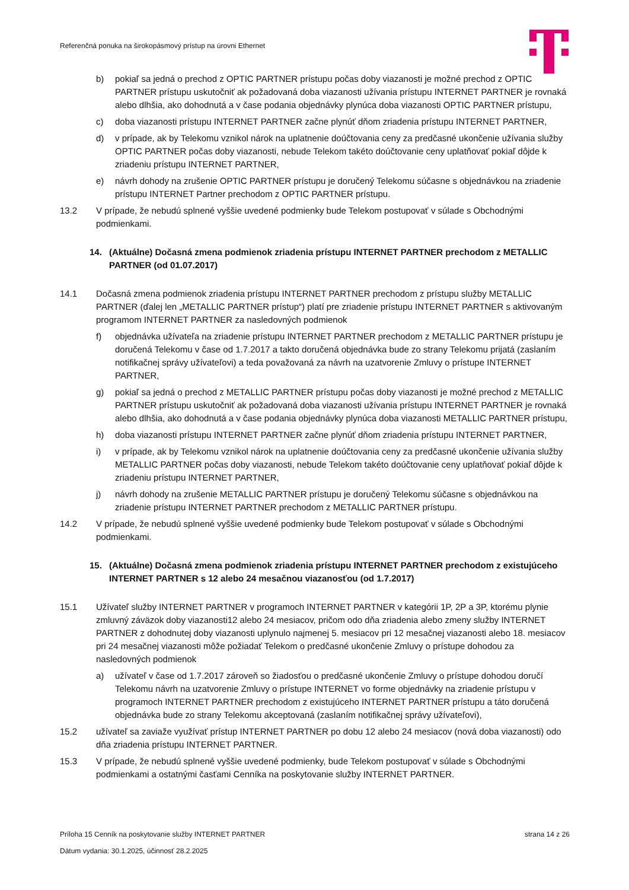Referenčná ponuka na širokopásmový prístup na úrovni Ethernet
b) pokiaľ sa jedná o prechod z OPTIC PARTNER prístupu počas doby viazanosti je možné prechod z OPTIC PARTNER prístupu uskutočniť ak požadovaná doba viazanosti užívania prístupu INTERNET PARTNER je rovnaká alebo dlhšia, ako dohodnutá a v čase podania objednávky plynúca doba viazanosti OPTIC PARTNER prístupu,
c) doba viazanosti prístupu INTERNET PARTNER začne plynúť dňom zriadenia prístupu INTERNET PARTNER,
d) v prípade, ak by Telekomu vznikol nárok na uplatnenie doúčtovania ceny za predčasné ukončenie užívania služby OPTIC PARTNER počas doby viazanosti, nebude Telekom takéto doúčtovanie ceny uplatňovať pokiaľ dôjde k zriadeniu prístupu INTERNET PARTNER,
e) návrh dohody na zrušenie OPTIC PARTNER prístupu je doručený Telekomu súčasne s objednávkou na zriadenie prístupu INTERNET Partner prechodom z OPTIC PARTNER prístupu.
13.2 V prípade, že nebudú splnené vyššie uvedené podmienky bude Telekom postupovať v súlade s Obchodnými podmienkami.
14. (Aktuálne) Dočasná zmena podmienok zriadenia prístupu INTERNET PARTNER prechodom z METALLIC PARTNER (od 01.07.2017)
14.1 Dočasná zmena podmienok zriadenia prístupu INTERNET PARTNER prechodom z prístupu služby METALLIC PARTNER (ďalej len „METALLIC PARTNER prístup“) platí pre zriadenie prístupu INTERNET PARTNER s aktivovaným programom INTERNET PARTNER za nasledovných podmienok
f) objednávka užívateľa na zriadenie prístupu INTERNET PARTNER prechodom z METALLIC PARTNER prístupu je doručená Telekomu v čase od 1.7.2017 a takto doručená objednávka bude zo strany Telekomu prijatá (zaslaním notifikačnej správy užívateľovi) a teda považovaná za návrh na uzatvorenie Zmluvy o prístupe INTERNET PARTNER,
g) pokiaľ sa jedná o prechod z METALLIC PARTNER prístupu počas doby viazanosti je možné prechod z METALLIC PARTNER prístupu uskutočniť ak požadovaná doba viazanosti užívania prístupu INTERNET PARTNER je rovnaká alebo dlhšia, ako dohodnutá a v čase podania objednávky plynúca doba viazanosti METALLIC PARTNER prístupu,
h) doba viazanosti prístupu INTERNET PARTNER začne plynúť dňom zriadenia prístupu INTERNET PARTNER,
i) v prípade, ak by Telekomu vznikol nárok na uplatnenie doúčtovania ceny za predčasné ukončenie užívania služby METALLIC PARTNER počas doby viazanosti, nebude Telekom takéto doúčtovanie ceny uplatňovať pokiaľ dôjde k zriadeniu prístupu INTERNET PARTNER,
j) návrh dohody na zrušenie METALLIC PARTNER prístupu je doručený Telekomu súčasne s objednávkou na zriadenie prístupu INTERNET PARTNER prechodom z METALLIC PARTNER prístupu.
14.2 V prípade, že nebudú splnené vyššie uvedené podmienky bude Telekom postupovať v súlade s Obchodnými podmienkami.
15. (Aktuálne) Dočasná zmena podmienok zriadenia prístupu INTERNET PARTNER prechodom z existujúceho INTERNET PARTNER s 12 alebo 24 mesačnou viazanosťou (od 1.7.2017)
15.1 Užívateľ služby INTERNET PARTNER v programoch INTERNET PARTNER v kategórii 1P, 2P a 3P, ktorému plynie zmluvný záväzok doby viazanosti12 alebo 24 mesiacov, pričom odo dňa zriadenia alebo zmeny služby INTERNET PARTNER z dohodnutej doby viazanosti uplynulo najmenej 5. mesiacov pri 12 mesačnej viazanosti alebo 18. mesiacov pri 24 mesačnej viazanosti môže požiadať Telekom o predčasné ukončenie Zmluvy o prístupe dohodou za nasledovných podmienok
a) užívateľ v čase od 1.7.2017 zároveň so žiadosťou o predčasné ukončenie Zmluvy o prístupe dohodou doručí Telekomu návrh na uzatvorenie Zmluvy o prístupe INTERNET vo forme objednávky na zriadenie prístupu v programoch INTERNET PARTNER prechodom z existujúceho INTERNET PARTNER prístupu a táto doručená objednávka bude zo strany Telekomu akceptovaná (zaslaním notifikačnej správy užívateľovi),
15.2 užívateľ sa zaviaže využívať prístup INTERNET PARTNER po dobu 12 alebo 24 mesiacov (nová doba viazanosti) odo dňa zriadenia prístupu INTERNET PARTNER.
15.3 V prípade, že nebudú splnené vyššie uvedené podmienky, bude Telekom postupovať v súlade s Obchodnými podmienkami a ostatnými časťami Cenníka na poskytovanie služby INTERNET PARTNER.
strana 14 z 26 Príloha 15 Cenník na poskytovanie služby INTERNET PARTNER
Dátum vydania: 30.1.2025, účinnosť 28.2.2025